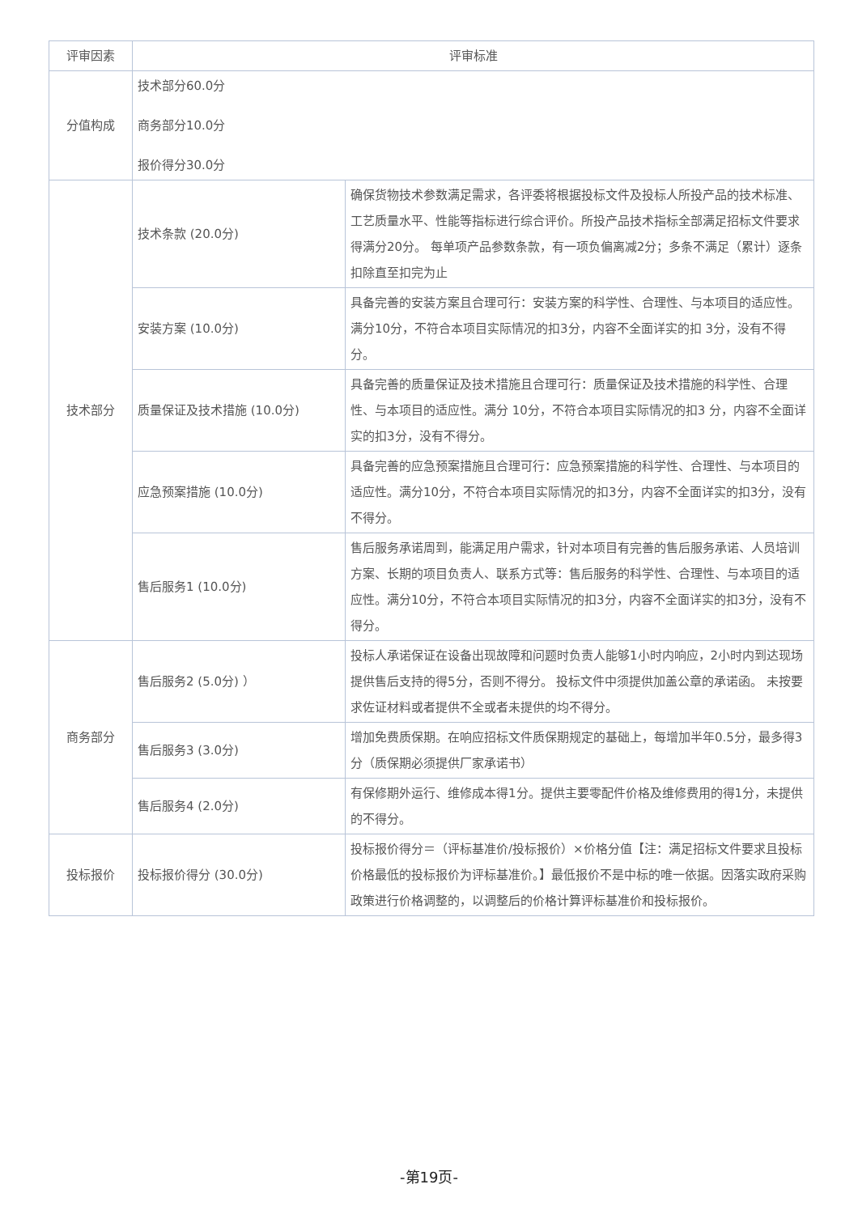| 评审因素 | 评审标准 | |
| --- | --- | --- |
| 分值构成 | 技术部分60.0分 商务部分10.0分 报价得分30.0分 | |
| 技术部分 | 技术条款 (20.0分) | 确保货物技术参数满足需求，各评委将根据投标文件及投标人所投产品的技术标准、工艺质量水平、性能等指标进行综合评价。所投产品技术指标全部满足招标文件要求得满分20分。 每单项产品参数条款，有一项负偏离减2分；多条不满足（累计）逐条扣除直至扣完为止 |
| | 安装方案 (10.0分) | 具备完善的安装方案且合理可行：安装方案的科学性、合理性、与本项目的适应性。满分10分，不符合本项目实际情况的扣3分，内容不全面详实的扣 3分，没有不得分。 |
| | 质量保证及技术措施 (10.0分) | 具备完善的质量保证及技术措施且合理可行：质量保证及技术措施的科学性、合理性、与本项目的适应性。满分 10分，不符合本项目实际情况的扣3 分，内容不全面详实的扣3分，没有不得分。 |
| | 应急预案措施 (10.0分) | 具备完善的应急预案措施且合理可行：应急预案措施的科学性、合理性、与本项目的适应性。满分10分，不符合本项目实际情况的扣3分，内容不全面详实的扣3分，没有不得分。 |
| | 售后服务1 (10.0分) | 售后服务承诺周到，能满足用户需求，针对本项目有完善的售后服务承诺、人员培训方案、长期的项目负责人、联系方式等：售后服务的科学性、合理性、与本项目的适应性。满分10分，不符合本项目实际情况的扣3分，内容不全面详实的扣3分，没有不得分。 |
| 商务部分 | 售后服务2 (5.0分) ） | 投标人承诺保证在设备出现故障和问题时负责人能够1小时内响应，2小时内到达现场提供售后支持的得5分，否则不得分。 投标文件中须提供加盖公章的承诺函。 未按要求佐证材料或者提供不全或者未提供的均不得分。 |
| | 售后服务3 (3.0分) | 增加免费质保期。在响应招标文件质保期规定的基础上，每增加半年0.5分，最多得3分（质保期必须提供厂家承诺书） |
| | 售后服务4 (2.0分) | 有保修期外运行、维修成本得1分。提供主要零配件价格及维修费用的得1分，未提供的不得分。 |
| 投标报价 | 投标报价得分 (30.0分) | 投标报价得分＝（评标基准价/投标报价）×价格分值【注：满足招标文件要求且投标价格最低的投标报价为评标基准价。】最低报价不是中标的唯一依据。因落实政府采购政策进行价格调整的，以调整后的价格计算评标基准价和投标报价。 |
-第19页-